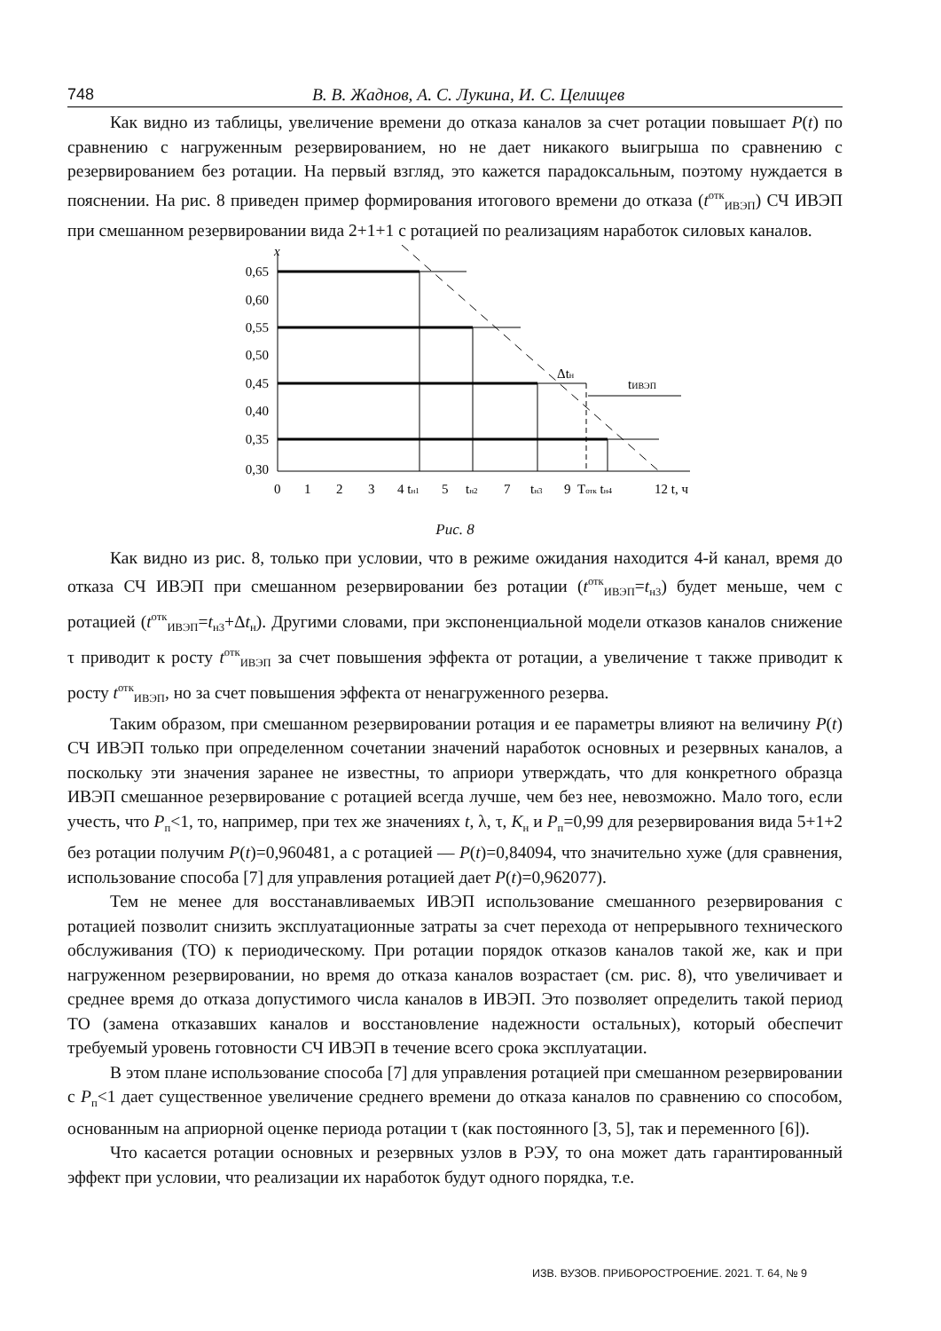748
В. В. Жаднов, А. С. Лукина, И. С. Целищев
Как видно из таблицы, увеличение времени до отказа каналов за счет ротации повышает P(t) по сравнению с нагруженным резервированием, но не дает никакого выигрыша по сравнению с резервированием без ротации. На первый взгляд, это кажется парадоксальным, поэтому нуждается в пояснении. На рис. 8 приведен пример формирования итогового времени до отказа (t<sup>отк</sup><sub>ИВЭП</sub>) СЧ ИВЭП при смешанном резервировании вида 2+1+1 с ротацией по реализациям наработок силовых каналов.
x
0,65
0,60
0,55
0,50
0,45
0,40
0,35
0,30
Δtн
tИВЭП
0
1
2
3
4 tн1
5
tн2
7
tн3
9
Tотк tн4
12 t, ч
Рис. 8
Как видно из рис. 8, только при условии, что в режиме ожидания находится 4-й канал, время до отказа СЧ ИВЭП при смешанном резервировании без ротации (t<sup>отк</sup><sub>ИВЭП</sub>=t<sub>н3</sub>) будет меньше, чем с ротацией (t<sup>отк</sup><sub>ИВЭП</sub>=t<sub>н3</sub>+Δt<sub>н</sub>). Другими словами, при экспоненциальной модели отказов каналов снижение τ приводит к росту t<sup>отк</sup><sub>ИВЭП</sub> за счет повышения эффекта от ротации, а увеличение τ также приводит к росту t<sup>отк</sup><sub>ИВЭП</sub>, но за счет повышения эффекта от ненагруженного резерва.
Таким образом, при смешанном резервировании ротация и ее параметры влияют на величину P(t) СЧ ИВЭП только при определенном сочетании значений наработок основных и резервных каналов, а поскольку эти значения заранее не известны, то априори утверждать, что для конкретного образца ИВЭП смешанное резервирование с ротацией всегда лучше, чем без нее, невозможно. Мало того, если учесть, что P<sub>п</sub><1, то, например, при тех же значениях t, λ, τ, K<sub>н</sub> и P<sub>п</sub>=0,99 для резервирования вида 5+1+2 без ротации получим P(t)=0,960481, а с ротацией — P(t)=0,84094, что значительно хуже (для сравнения, использование способа [7] для управления ротацией дает P(t)=0,962077).
Тем не менее для восстанавливаемых ИВЭП использование смешанного резервирования с ротацией позволит снизить эксплуатационные затраты за счет перехода от непрерывного технического обслуживания (ТО) к периодическому. При ротации порядок отказов каналов такой же, как и при нагруженном резервировании, но время до отказа каналов возрастает (см. рис. 8), что увеличивает и среднее время до отказа допустимого числа каналов в ИВЭП. Это позволяет определить такой период ТО (замена отказавших каналов и восстановление надежности остальных), который обеспечит требуемый уровень готовности СЧ ИВЭП в течение всего срока эксплуатации.
В этом плане использование способа [7] для управления ротацией при смешанном резервировании с P<sub>п</sub><1 дает существенное увеличение среднего времени до отказа каналов по сравнению со способом, основанным на априорной оценке периода ротации τ (как постоянного [3, 5], так и переменного [6]).
Что касается ротации основных и резервных узлов в РЭУ, то она может дать гарантированный эффект при условии, что реализации их наработок будут одного порядка, т.е.
ИЗВ. ВУЗОВ. ПРИБОРОСТРОЕНИЕ. 2021. Т. 64, № 9